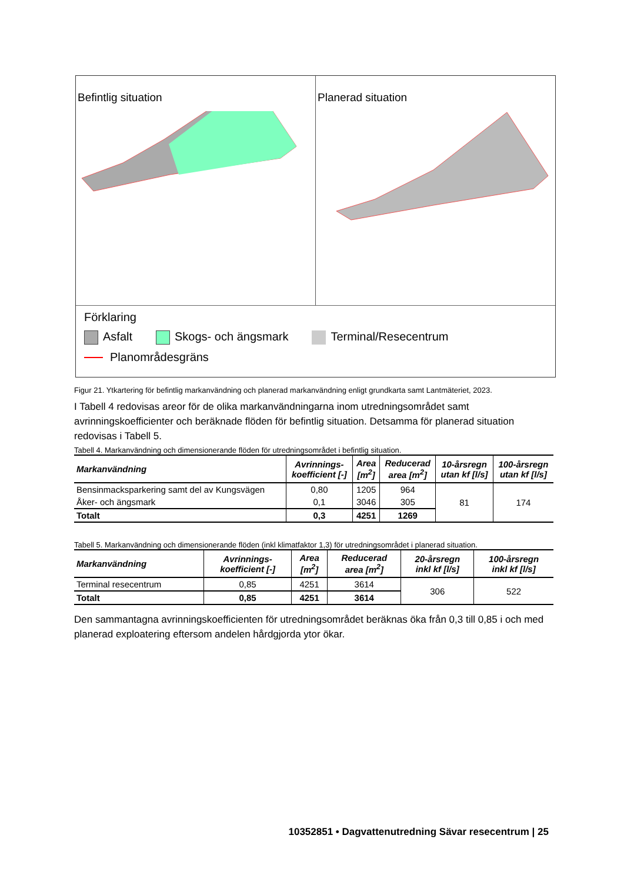Befintlig situation Planerad situation
Förklaring
Asfalt Skogs- och ängsmark Terminal/Resecentrum
Planområdesgräns
Figur 21. Ytkartering för befintlig markanvändning och planerad markanvändning enligt grundkarta samt Lantmäteriet, 2023.
I Tabell 4 redovisas areor för de olika markanvändningarna inom utredningsområdet samt avrinningskoefficienter och beräknade flöden för befintlig situation. Detsamma för planerad situation redovisas i Tabell 5.
Tabell 4. Markanvändning och dimensionerande flöden för utredningsområdet i befintlig situation.
| Markanvändning | Avrinnings- koefficient [-] | Area [m<sup>2</sup>] | Reducerad area [m<sup>2</sup>] | 10-årsregn utan kf [l/s] | 100-årsregn utan kf [l/s] |
| --- | --- | --- | --- | --- | --- |
| Bensinmacksparkering samt del av Kungsvägen | 0,80 | 1205 | 964 | 81 | 174 |
| Åker- och ängsmark | 0,1 | 3046 | 305 | | |
| Totalt | 0,3 | 4251 | 1269 | | |
Tabell 5. Markanvändning och dimensionerande flöden (inkl klimatfaktor 1,3) för utredningsområdet i planerad situation.
| Markanvändning | Avrinnings- koefficient [-] | Area [m<sup>2</sup>] | Reducerad area [m<sup>2</sup>] | 20-årsregn inkl kf [l/s] | 100-årsregn inkl kf [l/s] |
| --- | --- | --- | --- | --- | --- |
| Terminal resecentrum | 0,85 | 4251 | 3614 | 306 | 522 |
| Totalt | 0,85 | 4251 | 3614 | | |
Den sammantagna avrinningskoefficienten för utredningsområdet beräknas öka från 0,3 till 0,85 i och med planerad exploatering eftersom andelen hårdgjorda ytor ökar.
10352851 • Dagvattenutredning Sävar resecentrum | 25